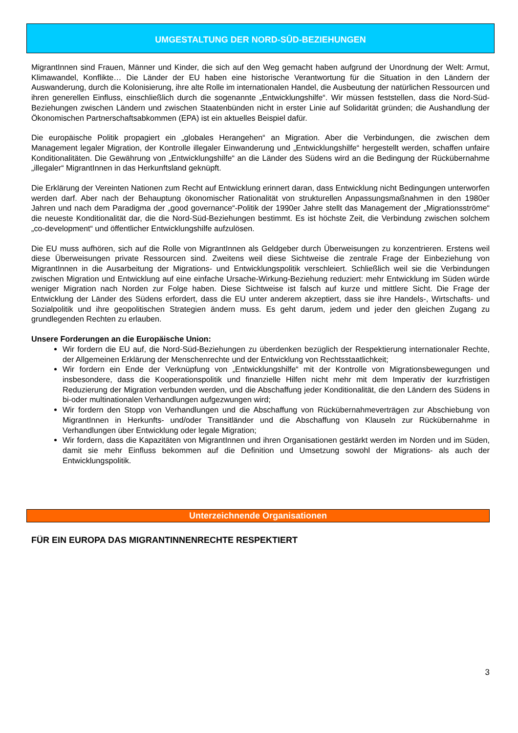UMGESTALTUNG DER NORD-SÛD-BEZIEHUNGEN
MigrantInnen sind Frauen, Männer und Kinder, die sich auf den Weg gemacht haben aufgrund der Unordnung der Welt: Armut, Klimawandel, Konflikte… Die Länder der EU haben eine historische Verantwortung für die Situation in den Ländern der Auswanderung, durch die Kolonisierung, ihre alte Rolle im internationalen Handel, die Ausbeutung der natürlichen Ressourcen und ihren generellen Einfluss, einschließlich durch die sogenannte „Entwicklungshilfe“. Wir müssen feststellen, dass die Nord-Süd-Beziehungen zwischen Ländern und zwischen Staatenbünden nicht in erster Linie auf Solidarität gründen; die Aushandlung der Ökonomischen Partnerschaftsabkommen (EPA) ist ein aktuelles Beispiel dafür.
Die europäische Politik propagiert ein „globales Herangehen“ an Migration. Aber die Verbindungen, die zwischen dem Management legaler Migration, der Kontrolle illegaler Einwanderung und „Entwicklungshilfe“ hergestellt werden, schaffen unfaire Konditionalitäten. Die Gewährung von „Entwicklungshilfe“ an die Länder des Südens wird an die Bedingung der Rückübernahme „illegaler“ MigrantInnen in das Herkunftsland geknüpft.
Die Erklärung der Vereinten Nationen zum Recht auf Entwicklung erinnert daran, dass Entwicklung nicht Bedingungen unterworfen werden darf. Aber nach der Behauptung ökonomischer Rationalität von strukturellen Anpassungsmaßnahmen in den 1980er Jahren und nach dem Paradigma der „good governance“-Politik der 1990er Jahre stellt das Management der „Migrationsströme“ die neueste Konditionalität dar, die die Nord-Süd-Beziehungen bestimmt. Es ist höchste Zeit, die Verbindung zwischen solchem „co-development“ und öffentlicher Entwicklungshilfe aufzulösen.
Die EU muss aufhören, sich auf die Rolle von MigrantInnen als Geldgeber durch Überweisungen zu konzentrieren. Erstens weil diese Überweisungen private Ressourcen sind. Zweitens weil diese Sichtweise die zentrale Frage der Einbeziehung von MigrantInnen in die Ausarbeitung der Migrations- und Entwicklungspolitik verschleiert. Schließlich weil sie die Verbindungen zwischen Migration und Entwicklung auf eine einfache Ursache-Wirkung-Beziehung reduziert: mehr Entwicklung im Süden würde weniger Migration nach Norden zur Folge haben. Diese Sichtweise ist falsch auf kurze und mittlere Sicht. Die Frage der Entwicklung der Länder des Südens erfordert, dass die EU unter anderem akzeptiert, dass sie ihre Handels-, Wirtschafts- und Sozialpolitik und ihre geopolitischen Strategien ändern muss. Es geht darum, jedem und jeder den gleichen Zugang zu grundlegenden Rechten zu erlauben.
Unsere Forderungen an die Europäische Union:
Wir fordern die EU auf, die Nord-Süd-Beziehungen zu überdenken bezüglich der Respektierung internationaler Rechte, der Allgemeinen Erklärung der Menschenrechte und der Entwicklung von Rechtsstaatlichkeit;
Wir fordern ein Ende der Verknüpfung von „Entwicklungshilfe“ mit der Kontrolle von Migrationsbewegungen und insbesondere, dass die Kooperationspolitik und finanzielle Hilfen nicht mehr mit dem Imperativ der kurzfristigen Reduzierung der Migration verbunden werden, und die Abschaffung jeder Konditionalität, die den Ländern des Südens in bi-oder multinationalen Verhandlungen aufgezwungen wird;
Wir fordern den Stopp von Verhandlungen und die Abschaffung von Rückübernahmeverträgen zur Abschiebung von MigrantInnen in Herkunfts- und/oder Transitländer und die Abschaffung von Klauseln zur Rückübernahme in Verhandlungen über Entwicklung oder legale Migration;
Wir fordern, dass die Kapazitäten von MigrantInnen und ihren Organisationen gestärkt werden im Norden und im Süden, damit sie mehr Einfluss bekommen auf die Definition und Umsetzung sowohl der Migrations- als auch der Entwicklungspolitik.
Unterzeichnende Organisationen
FÜR EIN EUROPA DAS MIGRANTINNENRECHTE RESPEKTIERT
3